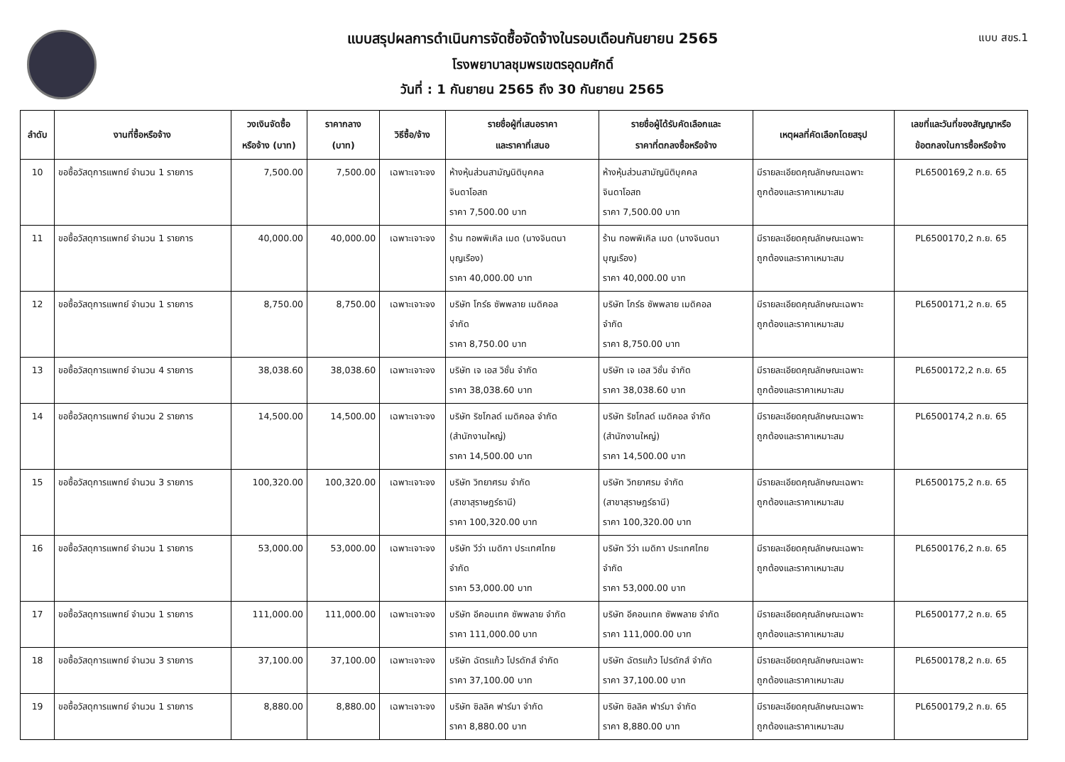แบบ สขร.1
แบบสรุปผลการดำเนินการจัดซื้อจัดจ้างในรอบเดือนกันยายน 2565
โรงพยาบาลชุมพรเขตรอุดมศักดิ์
วันที่ : 1 กันยายน 2565 ถึง 30 กันยายน 2565
| ลำดับ | งานที่ซื้อหรือจ้าง | วงเงินจัดซื้อ หรือจ้าง (บาท) | ราคากลาง (บาท) | วิธีซื้อ/จ้าง | รายชื่อผู้ที่เสนอราคา และราคาที่เสนอ | รายชื่อผู้ได้รับคัดเลือกและ ราคาที่ตกลงซื้อหรือจ้าง | เหตุผลที่คัดเลือกโดยสรุป | เลขที่และวันที่ของสัญญาหรือ ข้อตกลงในการซื้อหรือจ้าง |
| --- | --- | --- | --- | --- | --- | --- | --- | --- |
| 10 | ขอซื้อวัสดุการแพทย์ จำนวน 1 รายการ | 7,500.00 | 7,500.00 | เฉพาะเจาะจง | ห้างหุ้นส่วนสามัญนิติบุคคล จินดาโอสถ ราคา 7,500.00 บาท | ห้างหุ้นส่วนสามัญนิติบุคคล จินดาโอสถ ราคา 7,500.00 บาท | มีรายละเอียดคุณลักษณะเฉพาะ ถูกต้องและราคาเหมาะสม | PL6500169,2 ก.ย. 65 |
| 11 | ขอซื้อวัสดุการแพทย์ จำนวน 1 รายการ | 40,000.00 | 40,000.00 | เฉพาะเจาะจง | ร้าน ทอพพิเคิล เมด (นางจินตนา บุญเรือง) ราคา 40,000.00 บาท | ร้าน ทอพพิเคิล เมด (นางจินตนา บุญเรือง) ราคา 40,000.00 บาท | มีรายละเอียดคุณลักษณะเฉพาะ ถูกต้องและราคาเหมาะสม | PL6500170,2 ก.ย. 65 |
| 12 | ขอซื้อวัสดุการแพทย์ จำนวน 1 รายการ | 8,750.00 | 8,750.00 | เฉพาะเจาะจง | บริษัท โกร์ธ ซัพพลาย เมดิคอล จำกัด ราคา 8,750.00 บาท | บริษัท โกร์ธ ซัพพลาย เมดิคอล จำกัด ราคา 8,750.00 บาท | มีรายละเอียดคุณลักษณะเฉพาะ ถูกต้องและราคาเหมาะสม | PL6500171,2 ก.ย. 65 |
| 13 | ขอซื้อวัสดุการแพทย์ จำนวน 4 รายการ | 38,038.60 | 38,038.60 | เฉพาะเจาะจง | บริษัท เจ เอส วิชั่น จำกัด ราคา 38,038.60 บาท | บริษัท เจ เอส วิชั่น จำกัด ราคา 38,038.60 บาท | มีรายละเอียดคุณลักษณะเฉพาะ ถูกต้องและราคาเหมาะสม | PL6500172,2 ก.ย. 65 |
| 14 | ขอซื้อวัสดุการแพทย์ จำนวน 2 รายการ | 14,500.00 | 14,500.00 | เฉพาะเจาะจง | บริษัท ริชโกลด์ เมดิคอล จำกัด (สำนักงานใหญ่) ราคา 14,500.00 บาท | บริษัท ริชโกลด์ เมดิคอล จำกัด (สำนักงานใหญ่) ราคา 14,500.00 บาท | มีรายละเอียดคุณลักษณะเฉพาะ ถูกต้องและราคาเหมาะสม | PL6500174,2 ก.ย. 65 |
| 15 | ขอซื้อวัสดุการแพทย์ จำนวน 3 รายการ | 100,320.00 | 100,320.00 | เฉพาะเจาะจง | บริษัท วิทยาศรม จำกัด (สาขาสุราษฎร์ธานี) ราคา 100,320.00 บาท | บริษัท วิทยาศรม จำกัด (สาขาสุราษฎร์ธานี) ราคา 100,320.00 บาท | มีรายละเอียดคุณลักษณะเฉพาะ ถูกต้องและราคาเหมาะสม | PL6500175,2 ก.ย. 65 |
| 16 | ขอซื้อวัสดุการแพทย์ จำนวน 1 รายการ | 53,000.00 | 53,000.00 | เฉพาะเจาะจง | บริษัท วีว่า เมดิกา ประเทศไทย จำกัด ราคา 53,000.00 บาท | บริษัท วีว่า เมดิกา ประเทศไทย จำกัด ราคา 53,000.00 บาท | มีรายละเอียดคุณลักษณะเฉพาะ ถูกต้องและราคาเหมาะสม | PL6500176,2 ก.ย. 65 |
| 17 | ขอซื้อวัสดุการแพทย์ จำนวน 1 รายการ | 111,000.00 | 111,000.00 | เฉพาะเจาะจง | บริษัท อีคอนเทค ซัพพลาย จำกัด ราคา 111,000.00 บาท | บริษัท อีคอนเทค ซัพพลาย จำกัด ราคา 111,000.00 บาท | มีรายละเอียดคุณลักษณะเฉพาะ ถูกต้องและราคาเหมาะสม | PL6500177,2 ก.ย. 65 |
| 18 | ขอซื้อวัสดุการแพทย์ จำนวน 3 รายการ | 37,100.00 | 37,100.00 | เฉพาะเจาะจง | บริษัท ฉัตรแก้ว โปรดักส์ จำกัด ราคา 37,100.00 บาท | บริษัท ฉัตรแก้ว โปรดักส์ จำกัด ราคา 37,100.00 บาท | มีรายละเอียดคุณลักษณะเฉพาะ ถูกต้องและราคาเหมาะสม | PL6500178,2 ก.ย. 65 |
| 19 | ขอซื้อวัสดุการแพทย์ จำนวน 1 รายการ | 8,880.00 | 8,880.00 | เฉพาะเจาะจง | บริษัท ซิลลิค ฟาร์มา จำกัด ราคา 8,880.00 บาท | บริษัท ซิลลิค ฟาร์มา จำกัด ราคา 8,880.00 บาท | มีรายละเอียดคุณลักษณะเฉพาะ ถูกต้องและราคาเหมาะสม | PL6500179,2 ก.ย. 65 |